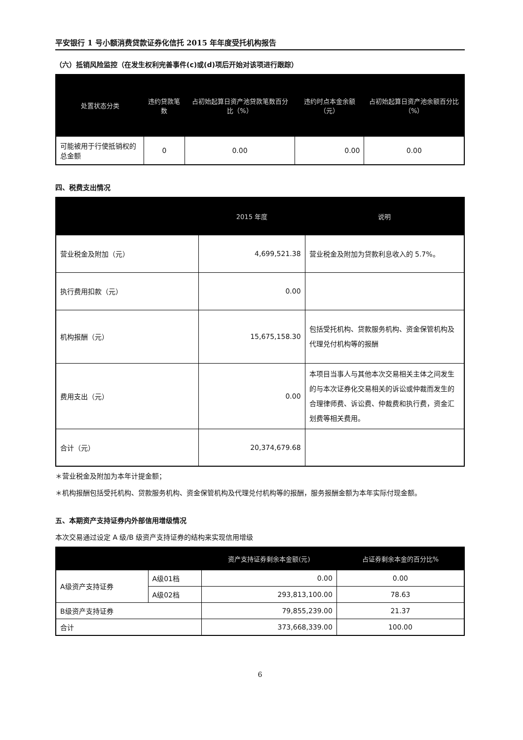平安银行 1 号小额消费贷款证券化信托 2015 年年度受托机构报告
（六）抵销风险监控（在发生权利完善事件(c)或(d)项后开始对该项进行跟踪）
| 处置状态分类 | 违约贷款笔数 | 占初始起算日资产池贷款笔数百分比（%） | 违约时点本金余额（元） | 占初始起算日资产池余额百分比（%） |
| --- | --- | --- | --- | --- |
| 可能被用于行使抵销权的总金额 | 0 | 0.00 | 0.00 | 0.00 |
四、税费支出情况
| | 2015 年度 | 说明 |
| --- | --- | --- |
| 营业税金及附加（元） | 4,699,521.38 | 营业税金及附加为贷款利息收入的 5.7%。 |
| 执行费用扣款（元） | 0.00 | |
| 机构报酬（元） | 15,675,158.30 | 包括受托机构、贷款服务机构、资金保管机构及代理兑付机构等的报酬 |
| 费用支出（元） | 0.00 | 本项目当事人与其他本次交易相关主体之间发生的与本次证券化交易相关的诉讼或仲裁而发生的合理律师费、诉讼费、仲裁费和执行费，资金汇划费等相关费用。 |
| 合计（元） | 20,374,679.68 | |
＊营业税金及附加为本年计提金额；
＊机构报酬包括受托机构、贷款服务机构、资金保管机构及代理兑付机构等的报酬，服务报酬金额为本年实际付现金额。
五、本期资产支持证券内外部信用增级情况
本次交易通过设定 A 级/B 级资产支持证券的结构来实现信用增级
| | | 资产支持证券剩余本金额(元) | 占证券剩余本金的百分比% |
| --- | --- | --- | --- |
| A级资产支持证券 | A级01档 | 0.00 | 0.00 |
| | A级02档 | 293,813,100.00 | 78.63 |
| B级资产支持证券 | | 79,855,239.00 | 21.37 |
| 合计 | | 373,668,339.00 | 100.00 |
6